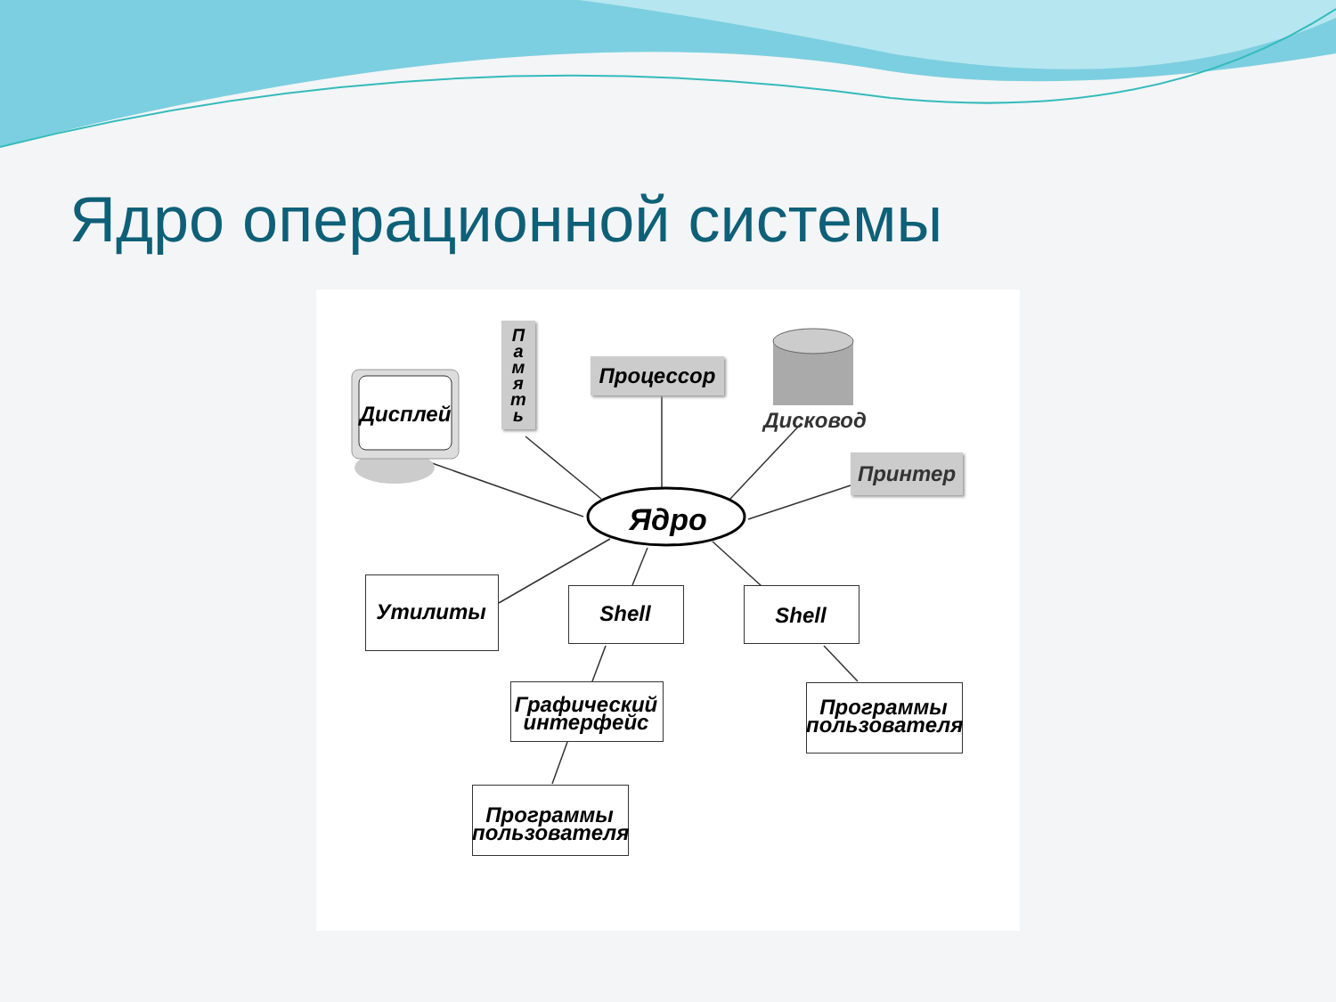Ядро операционной системы
Дисплей
П
а
м
я
т
ь
Процессор
Дисковод
Принтер
Ядро
Утилиты Shell Shell
Графический интерфейс
Программы пользователя
Программы пользователя